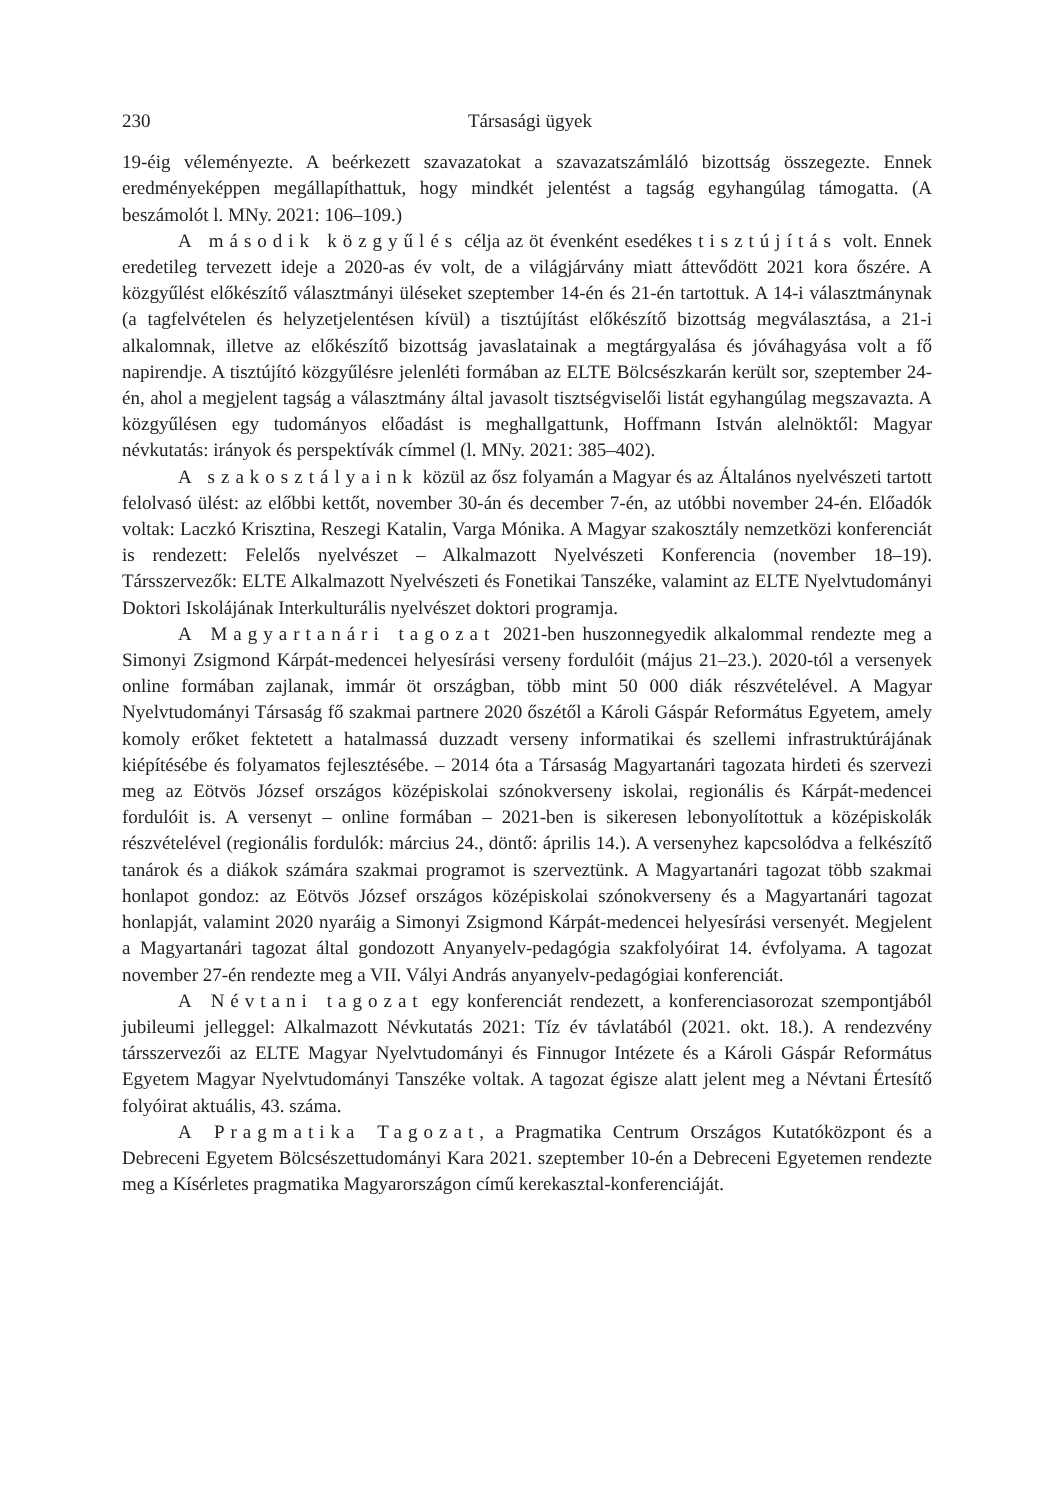230 Társasági ügyek
19-éig véleményezte. A beérkezett szavazatokat a szavazatszámláló bizottság összegezte. Ennek eredményeképpen megállapíthattuk, hogy mindkét jelentést a tagság egyhangúlag támogatta. (A beszámolót l. MNy. 2021: 106–109.)
A második közgyűlés célja az öt évenként esedékes tisztújítás volt. Ennek eredetileg tervezett ideje a 2020-as év volt, de a világjárvány miatt áttevődött 2021 kora őszére. A közgyűlést előkészítő választmányi üléseket szeptember 14-én és 21-én tartottuk. A 14-i választmánynak (a tagfelvételen és helyzetjelentésen kívül) a tisztújítást előkészítő bizottság megválasztása, a 21-i alkalomnak, illetve az előkészítő bizottság javaslatainak a megtárgyalása és jóváhagyása volt a fő napirendje. A tisztújító közgyűlésre jelenléti formában az ELTE Bölcsészkarán került sor, szeptember 24-én, ahol a megjelent tagság a választmány által javasolt tisztségviselői listát egyhangúlag megszavazta. A közgyűlésen egy tudományos előadást is meghallgattunk, Hoffmann István alelnöktől: Magyar névkutatás: irányok és perspektívák címmel (l. MNy. 2021: 385–402).
A szakosztályaink közül az ősz folyamán a Magyar és az Általános nyelvészeti tartott felolvasó ülést: az előbbi kettőt, november 30-án és december 7-én, az utóbbi november 24-én. Előadók voltak: Laczkó Krisztina, Reszegi Katalin, Varga Mónika. A Magyar szakosztály nemzetközi konferenciát is rendezett: Felelős nyelvészet – Alkalmazott Nyelvészeti Konferencia (november 18–19). Társszervezők: ELTE Alkalmazott Nyelvészeti és Fonetikai Tanszéke, valamint az ELTE Nyelvtudományi Doktori Iskolájának Interkulturális nyelvészet doktori programja.
A Magyartanári tagozat 2021-ben huszonnegyedik alkalommal rendezte meg a Simonyi Zsigmond Kárpát-medencei helyesírási verseny fordulóit (május 21–23.). 2020-tól a versenyek online formában zajlanak, immár öt országban, több mint 50 000 diák részvételével. A Magyar Nyelvtudományi Társaság fő szakmai partnere 2020 őszétől a Károli Gáspár Református Egyetem, amely komoly erőket fektetett a hatalmassá duzzadt verseny informatikai és szellemi infrastruktúrájának kiépítésébe és folyamatos fejlesztésébe. – 2014 óta a Társaság Magyartanári tagozata hirdeti és szervezi meg az Eötvös József országos középiskolai szónokverseny iskolai, regionális és Kárpát-medencei fordulóit is. A versenyt – online formában – 2021-ben is sikeresen lebonyolítottuk a középiskolák részvételével (regionális fordulók: március 24., döntő: április 14.). A versenyhez kapcsolódva a felkészítő tanárok és a diákok számára szakmai programot is szerveztünk. A Magyartanári tagozat több szakmai honlapot gondoz: az Eötvös József országos középiskolai szónokverseny és a Magyartanári tagozat honlapját, valamint 2020 nyaráig a Simonyi Zsigmond Kárpát-medencei helyesírási versenyét. Megjelent a Magyartanári tagozat által gondozott Anyanyelv-pedagógia szakfolyóirat 14. évfolyama. A tagozat november 27-én rendezte meg a VII. Vályi András anyanyelv-pedagógiai konferenciát.
A Névtani tagozat egy konferenciát rendezett, a konferenciasorozat szempontjából jubileumi jelleggel: Alkalmazott Névkutatás 2021: Tíz év távlatából (2021. okt. 18.). A rendezvény társszervezői az ELTE Magyar Nyelvtudományi és Finnugor Intézete és a Károli Gáspár Református Egyetem Magyar Nyelvtudományi Tanszéke voltak. A tagozat égisze alatt jelent meg a Névtani Értesítő folyóirat aktuális, 43. száma.
A Pragmatika Tagozat, a Pragmatika Centrum Országos Kutatóközpont és a Debreceni Egyetem Bölcsészettudományi Kara 2021. szeptember 10-én a Debreceni Egyetemen rendezte meg a Kísérletes pragmatika Magyarországon című kerekasztal-konferenciáját.